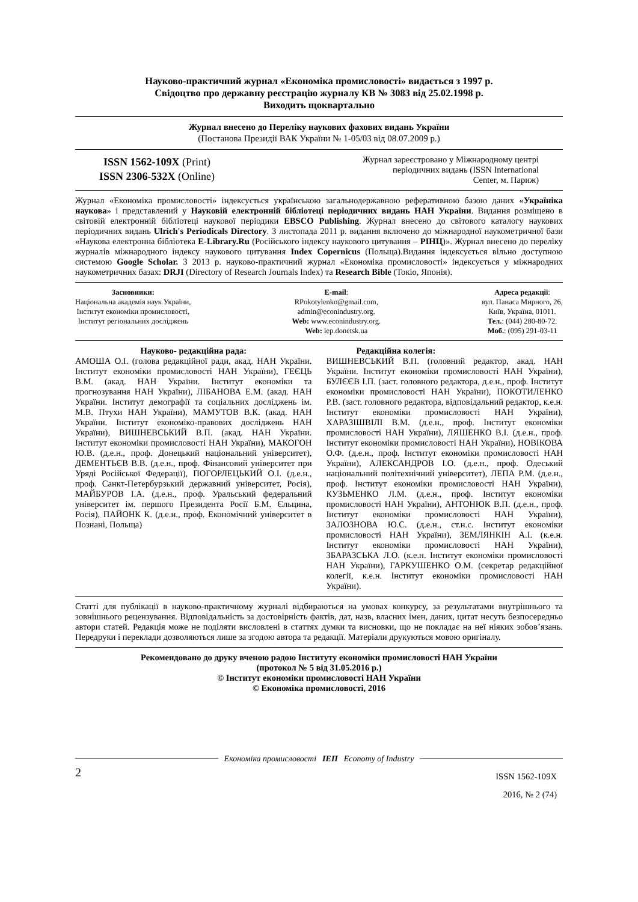Науково-практичний журнал «Економіка промисловості» видається з 1997 р.
Свідоцтво про державну реєстрацію журналу КВ № 3083 від 25.02.1998 р.
Виходить щоквартально
Журнал внесено до Переліку наукових фахових видань України
(Постанова Президії ВАК України № 1-05/03 від 08.07.2009 р.)
ISSN 1562-109X (Print)
ISSN 2306-532X (Online)
Журнал зареєстровано у Міжнародному центрі
періодичних видань (ISSN International
Center, м. Париж)
Журнал «Економіка промисловості» індексується українською загальнодержавною реферативною базою даних «Україніка наукова» і представлений у Науковій електронній бібліотеці періодичних видань НАН України. Видання розміщено в світовій електронній бібліотеці наукової періодики EBSCO Publishing. Журнал внесено до світового каталогу наукових періодичних видань Ulrich's Periodicals Directory. З листопада 2011 р. видання включено до міжнародної наукометричної бази «Наукова електронна бібліотека E-Library.Ru (Російського індексу наукового цитування – РІНЦ)». Журнал внесено до переліку журналів міжнародного індексу наукового цитування Index Copernicus (Польща).Видання індексується вільно доступною системою Google Scholar. З 2013 р. науково-практичний журнал «Економіка промисловості» індексується у міжнародних наукометричних базах: DRJI (Directory of Research Journals Index) та Research Bible (Токіо, Японія).
Засновники:
Національна академія наук України,
Інститут економіки промисловості,
Інститут регіональних досліджень
E-mail:
RPokotylenko@gmail.com,
admin@econindustry.org.
Web: www.econindustry.org.
Web: iep.donetsk.ua
Адреса редакції:
вул. Панаса Мирного, 26,
Київ, Україна, 01011.
Тел.: (044) 280-80-72.
Моб.: (095) 291-03-11
Науково- редакційна рада:
АМОША О.І. (голова редакційної ради, акад. НАН України. Інститут економіки промисловості НАН України), ГЕЄЦЬ В.М. (акад. НАН України. Інститут економіки та прогнозування НАН України), ЛІБАНОВА Е.М. (акад. НАН України. Інститут демографії та соціальних досліджень ім. М.В. Птухи НАН України), МАМУТОВ В.К. (акад. НАН України. Інститут економіко-правових досліджень НАН України), ВИШНЕВСЬКИЙ В.П. (акад. НАН України. Інститут економіки промисловості НАН України), МАКОГОН Ю.В. (д.е.н., проф. Донецький національний університет), ДЕМЕНТЬЄВ В.В. (д.е.н., проф. Фінансовий університет при Уряді Російської Федерації), ПОГОРЛЕЦЬКИЙ О.І. (д.е.н., проф. Санкт-Петербурзький державний університет, Росія), МАЙБУРОВ І.А. (д.е.н., проф. Уральський федеральний університет ім. першого Президента Росії Б.М. Єльцина, Росія), ПАЙОНК К. (д.е.н., проф. Економічний університет в Познані, Польща)
Редакційна колегія:
ВИШНЕВСЬКИЙ В.П. (головний редактор, акад. НАН України. Інститут економіки промисловості НАН України), БУЛЄЄВ І.П. (заст. головного редактора, д.е.н., проф. Інститут економіки промисловості НАН України), ПОКОТИЛЕНКО Р.В. (заст. головного редактора, відповідальний редактор, к.е.н. Інститут економіки промисловості НАН України), ХАРАЗІШВІЛІ В.М. (д.е.н., проф. Інститут економіки промисловості НАН України), ЛЯШЕНКО В.І. (д.е.н., проф. Інститут економіки промисловості НАН України), НОВІКОВА О.Ф. (д.е.н., проф. Інститут економіки промисловості НАН України), АЛЕКСАНДРОВ І.О. (д.е.н., проф. Одеський національний політехнічний університет), ЛЕПА Р.М. (д.е.н., проф. Інститут економіки промисловості НАН України), КУЗЬМЕНКО Л.М. (д.е.н., проф. Інститут економіки промисловості НАН України), АНТОНЮК В.П. (д.е.н., проф. Інститут економіки промисловості НАН України), ЗАЛОЗНОВА Ю.С. (д.е.н., ст.н.с. Інститут економіки промисловості НАН України), ЗЕМЛЯНКІН А.І. (к.е.н. Інститут економіки промисловості НАН України), ЗБАРАЗСЬКА Л.О. (к.е.н. Інститут економіки промисловості НАН України), ГАРКУШЕНКО О.М. (секретар редакційної колегії, к.е.н. Інститут економіки промисловості НАН України).
Статті для публікації в науково-практичному журналі відбираються на умовах конкурсу, за результатами внутрішнього та зовнішнього рецензування. Відповідальність за достовірність фактів, дат, назв, власних імен, даних, цитат несуть безпосередньо автори статей. Редакція може не поділяти висловлені в статтях думки та висновки, що не покладає на неї ніяких зобов’язань. Передруки і переклади дозволяються лише за згодою автора та редакції. Матеріали друкуються мовою оригіналу.
Рекомендовано до друку вченою радою Інституту економіки промисловості НАН України
(протокол № 5 від 31.05.2016 р.)
© Інститут економіки промисловості НАН України
© Економіка промисловості, 2016
Економіка промисловості ΙЕП Economy of Industry
2
ISSN 1562-109X
2016, № 2 (74)